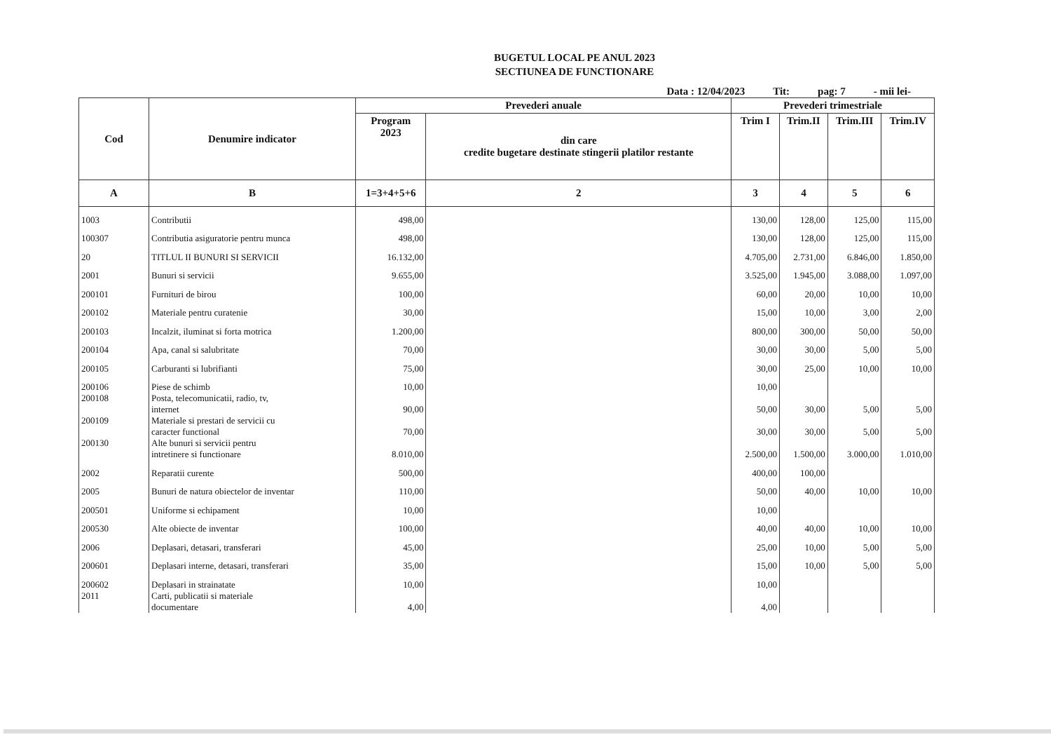BUGETUL LOCAL PE ANUL 2023
SECTIUNEA DE FUNCTIONARE
Data : 12/04/2023 Tit: pag: 7 - mii lei-
| Cod | Denumire indicator | Prevederi anuale | | Prevederi trimestriale | | | |
| --- | --- | --- | --- | --- | --- | --- | --- |
| | | Program 2023 | din care credite bugetare destinate stingerii platilor restante | Trim I | Trim.II | Trim.III | Trim.IV |
| A | B | 1=3+4+5+6 | 2 | 3 | 4 | 5 | 6 |
| 1003 | Contributii | 498,00 | | 130,00 | 128,00 | 125,00 | 115,00 |
| 100307 | Contributia asiguratorie pentru munca | 498,00 | | 130,00 | 128,00 | 125,00 | 115,00 |
| 20 | TITLUL II BUNURI SI SERVICII | 16.132,00 | | 4.705,00 | 2.731,00 | 6.846,00 | 1.850,00 |
| 2001 | Bunuri si servicii | 9.655,00 | | 3.525,00 | 1.945,00 | 3.088,00 | 1.097,00 |
| 200101 | Furnituri de birou | 100,00 | | 60,00 | 20,00 | 10,00 | 10,00 |
| 200102 | Materiale pentru curatenie | 30,00 | | 15,00 | 10,00 | 3,00 | 2,00 |
| 200103 | Incalzit, iluminat si forta motrica | 1.200,00 | | 800,00 | 300,00 | 50,00 | 50,00 |
| 200104 | Apa, canal si salubritate | 70,00 | | 30,00 | 30,00 | 5,00 | 5,00 |
| 200105 | Carburanti si lubrifianti | 75,00 | | 30,00 | 25,00 | 10,00 | 10,00 |
| 200106 | Piese de schimb | 10,00 | | 10,00 | | | |
| 200108 | Posta, telecomunicatii, radio, tv, internet | 90,00 | | 50,00 | 30,00 | 5,00 | 5,00 |
| 200109 | Materiale si prestari de servicii cu caracter functional | 70,00 | | 30,00 | 30,00 | 5,00 | 5,00 |
| 200130 | Alte bunuri si servicii pentru intretinere si functionare | 8.010,00 | | 2.500,00 | 1.500,00 | 3.000,00 | 1.010,00 |
| 2002 | Reparatii curente | 500,00 | | 400,00 | 100,00 | | |
| 2005 | Bunuri de natura obiectelor de inventar | 110,00 | | 50,00 | 40,00 | 10,00 | 10,00 |
| 200501 | Uniforme si echipament | 10,00 | | 10,00 | | | |
| 200530 | Alte obiecte de inventar | 100,00 | | 40,00 | 40,00 | 10,00 | 10,00 |
| 2006 | Deplasari, detasari, transferari | 45,00 | | 25,00 | 10,00 | 5,00 | 5,00 |
| 200601 | Deplasari interne, detasari, transferari | 35,00 | | 15,00 | 10,00 | 5,00 | 5,00 |
| 200602 | Deplasari in strainatate | 10,00 | | 10,00 | | | |
| 2011 | Carti, publicatii si materiale documentare | 4,00 | | 4,00 | | | |